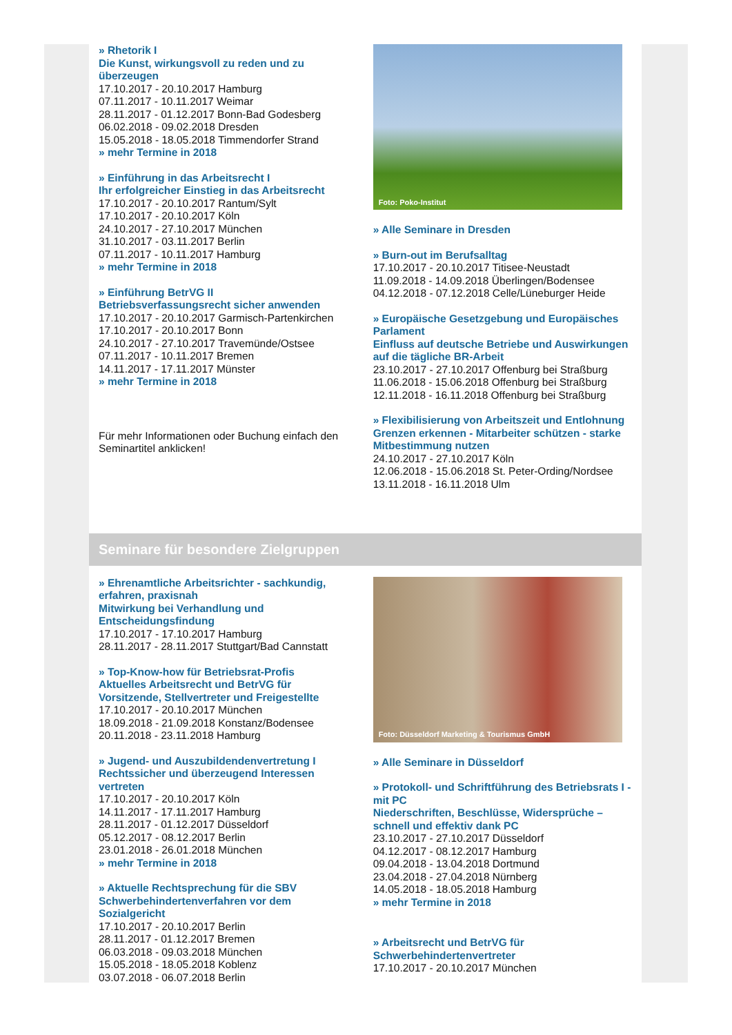» Rhetorik I
Die Kunst, wirkungsvoll zu reden und zu überzeugen
17.10.2017 - 20.10.2017 Hamburg
07.11.2017 - 10.11.2017 Weimar
28.11.2017 - 01.12.2017 Bonn-Bad Godesberg
06.02.2018 - 09.02.2018 Dresden
15.05.2018 - 18.05.2018 Timmendorfer Strand
» mehr Termine in 2018
» Einführung in das Arbeitsrecht I
Ihr erfolgreicher Einstieg in das Arbeitsrecht
17.10.2017 - 20.10.2017 Rantum/Sylt
17.10.2017 - 20.10.2017 Köln
24.10.2017 - 27.10.2017 München
31.10.2017 - 03.11.2017 Berlin
07.11.2017 - 10.11.2017 Hamburg
» mehr Termine in 2018
» Einführung BetrVG II
Betriebsverfassungsrecht sicher anwenden
17.10.2017 - 20.10.2017 Garmisch-Partenkirchen
17.10.2017 - 20.10.2017 Bonn
24.10.2017 - 27.10.2017 Travemünde/Ostsee
07.11.2017 - 10.11.2017 Bremen
14.11.2017 - 17.11.2017 Münster
» mehr Termine in 2018
Für mehr Informationen oder Buchung einfach den Seminartitel anklicken!
Foto: Poko-Institut
» Alle Seminare in Dresden
» Burn-out im Berufsalltag
17.10.2017 - 20.10.2017 Titisee-Neustadt
11.09.2018 - 14.09.2018 Überlingen/Bodensee
04.12.2018 - 07.12.2018 Celle/Lüneburger Heide
» Europäische Gesetzgebung und Europäisches Parlament
Einfluss auf deutsche Betriebe und Auswirkungen auf die tägliche BR-Arbeit
23.10.2017 - 27.10.2017 Offenburg bei Straßburg
11.06.2018 - 15.06.2018 Offenburg bei Straßburg
12.11.2018 - 16.11.2018 Offenburg bei Straßburg
» Flexibilisierung von Arbeitszeit und Entlohnung
Grenzen erkennen - Mitarbeiter schützen - starke Mitbestimmung nutzen
24.10.2017 - 27.10.2017 Köln
12.06.2018 - 15.06.2018 St. Peter-Ording/Nordsee
13.11.2018 - 16.11.2018 Ulm
Seminare für besondere Zielgruppen
» Ehrenamtliche Arbeitsrichter - sachkundig, erfahren, praxisnah
Mitwirkung bei Verhandlung und Entscheidungsfindung
17.10.2017 - 17.10.2017 Hamburg
28.11.2017 - 28.11.2017 Stuttgart/Bad Cannstatt
» Top-Know-how für Betriebsrat-Profis
Aktuelles Arbeitsrecht und BetrVG für Vorsitzende, Stellvertreter und Freigestellte
17.10.2017 - 20.10.2017 München
18.09.2018 - 21.09.2018 Konstanz/Bodensee
20.11.2018 - 23.11.2018 Hamburg
» Jugend- und Auszubildendenvertretung I
Rechtssicher und überzeugend Interessen vertreten
17.10.2017 - 20.10.2017 Köln
14.11.2017 - 17.11.2017 Hamburg
28.11.2017 - 01.12.2017 Düsseldorf
05.12.2017 - 08.12.2017 Berlin
23.01.2018 - 26.01.2018 München
» mehr Termine in 2018
» Aktuelle Rechtsprechung für die SBV
Schwerbehindertenverfahren vor dem Sozialgericht
17.10.2017 - 20.10.2017 Berlin
28.11.2017 - 01.12.2017 Bremen
06.03.2018 - 09.03.2018 München
15.05.2018 - 18.05.2018 Koblenz
03.07.2018 - 06.07.2018 Berlin
Foto: Düsseldorf Marketing & Tourismus GmbH
» Alle Seminare in Düsseldorf
» Protokoll- und Schriftführung des Betriebsrats I - mit PC
Niederschriften, Beschlüsse, Widersprüche – schnell und effektiv dank PC
23.10.2017 - 27.10.2017 Düsseldorf
04.12.2017 - 08.12.2017 Hamburg
09.04.2018 - 13.04.2018 Dortmund
23.04.2018 - 27.04.2018 Nürnberg
14.05.2018 - 18.05.2018 Hamburg
» mehr Termine in 2018
» Arbeitsrecht und BetrVG für Schwerbehindertenvertreter
17.10.2017 - 20.10.2017 München